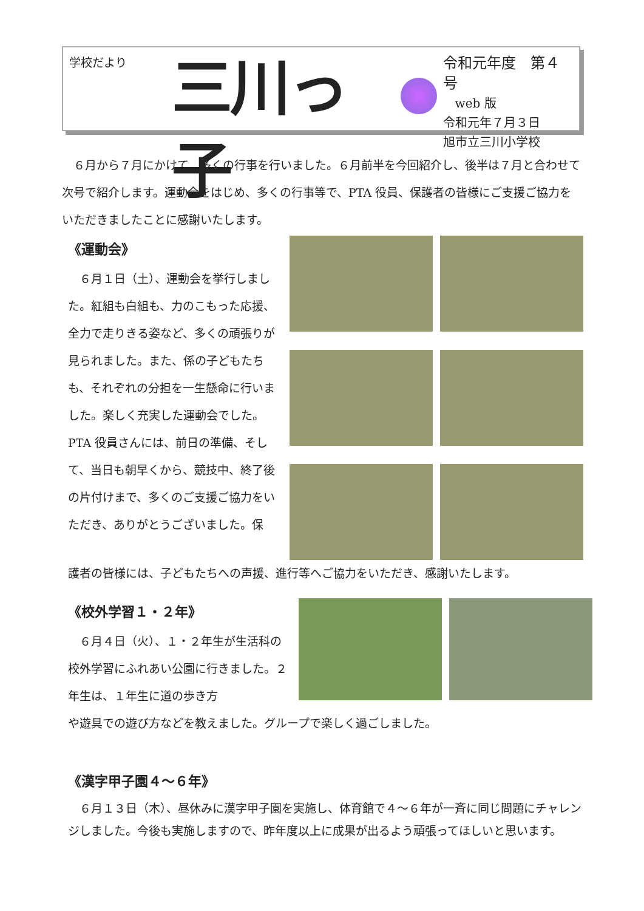学校だより
三川っ子
令和元年度　第４号
　web 版
令和元年７月３日
旭市立三川小学校
　６月から７月にかけて、多くの行事を行いました。６月前半を今回紹介し、後半は７月と合わせて次号で紹介します。運動会をはじめ、多くの行事等で、PTA 役員、保護者の皆様にご支援ご協力をいただきましたことに感謝いたします。
《運動会》
　６月１日（土）、運動会を挙行しました。紅組も白組も、力のこもった応援、全力で走りきる姿など、多くの頑張りが見られました。また、係の子どもたちも、それぞれの分担を一生懸命に行いました。楽しく充実した運動会でした。PTA 役員さんには、前日の準備、そして、当日も朝早くから、競技中、終了後の片付けまで、多くのご支援ご協力をいただき、ありがとうございました。保
護者の皆様には、子どもたちへの声援、進行等へご協力をいただき、感謝いたします。
《校外学習１・２年》
　６月４日（火）、１・２年生が生活科の校外学習にふれあい公園に行きました。２年生は、１年生に道の歩き方
や遊具での遊び方などを教えました。グループで楽しく過ごしました。
《漢字甲子園４～６年》
　６月１３日（木）、昼休みに漢字甲子園を実施し、体育館で４～６年が一斉に同じ問題にチャレンジしました。今後も実施しますので、昨年度以上に成果が出るよう頑張ってほしいと思います。